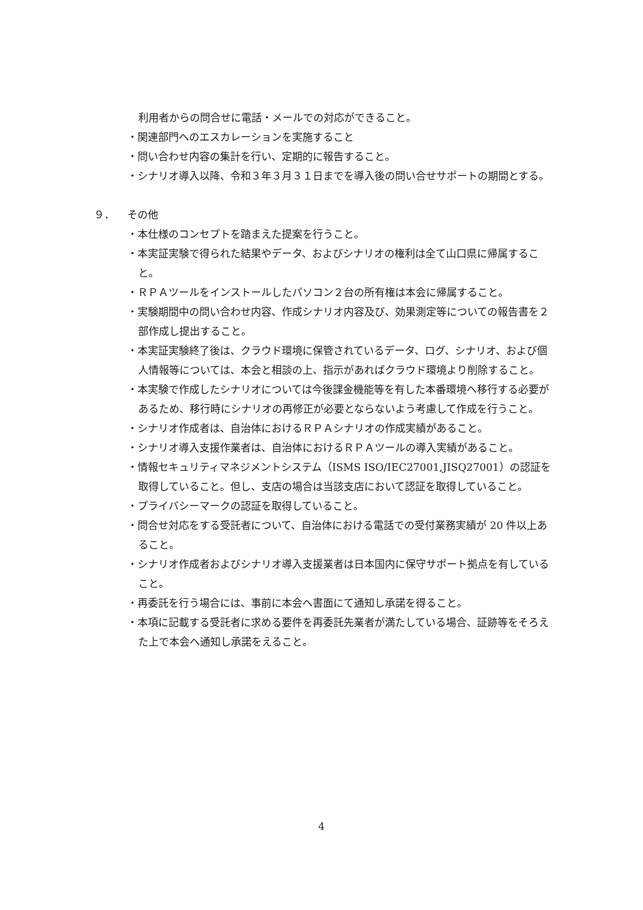利用者からの問合せに電話・メールでの対応ができること。
・関連部門へのエスカレーションを実施すること
・問い合わせ内容の集計を行い、定期的に報告すること。
・シナリオ導入以降、令和３年３月３１日までを導入後の問い合せサポートの期間とする。
９． その他
・本仕様のコンセプトを踏まえた提案を行うこと。
・本実証実験で得られた結果やデータ、およびシナリオの権利は全て山口県に帰属すること。
・ＲＰＡツールをインストールしたパソコン２台の所有権は本会に帰属すること。
・実験期間中の問い合わせ内容、作成シナリオ内容及び、効果測定等についての報告書を２部作成し提出すること。
・本実証実験終了後は、クラウド環境に保管されているデータ、ログ、シナリオ、および個人情報等については、本会と相談の上、指示があればクラウド環境より削除すること。
・本実験で作成したシナリオについては今後課金機能等を有した本番環境へ移行する必要があるため、移行時にシナリオの再修正が必要とならないよう考慮して作成を行うこと。
・シナリオ作成者は、自治体におけるＲＰＡシナリオの作成実績があること。
・シナリオ導入支援作業者は、自治体におけるＲＰＡツールの導入実績があること。
・情報セキュリティマネジメントシステム（ISMS ISO/IEC27001,JISQ27001）の認証を取得していること。但し、支店の場合は当該支店において認証を取得していること。
・プライバシーマークの認証を取得していること。
・問合せ対応をする受託者について、自治体における電話での受付業務実績が 20 件以上あること。
・シナリオ作成者およびシナリオ導入支援業者は日本国内に保守サポート拠点を有していること。
・再委託を行う場合には、事前に本会へ書面にて通知し承諾を得ること。
・本項に記載する受託者に求める要件を再委託先業者が満たしている場合、証跡等をそろえた上で本会へ通知し承諾をえること。
4